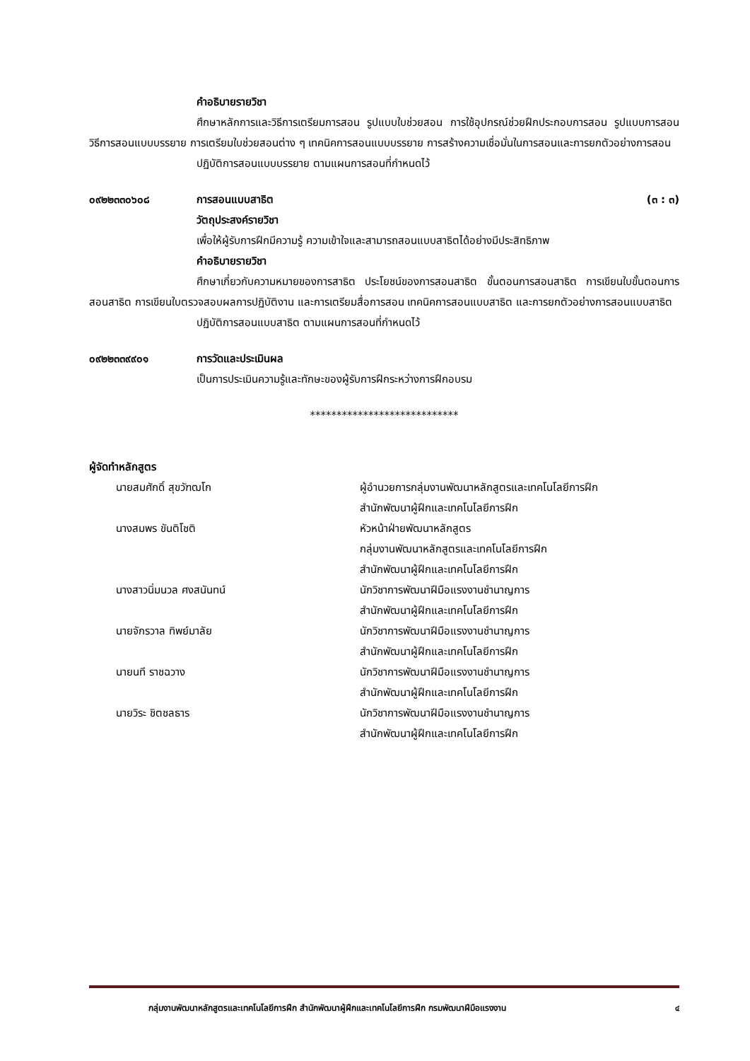คำอธิบายรายวิชา
ศึกษาหลักการและวิธีการเตรียมการสอน รูปแบบใบช่วยสอน การใช้อุปกรณ์ช่วยฝึกประกอบการสอน รูปแบบการสอน วิธีการสอนแบบบรรยาย การเตรียมใบช่วยสอนต่าง ๆ เทคนิคการสอนแบบบรรยาย การสร้างความเชื่อมั่นในการสอนและการยกตัวอย่างการสอน
ปฏิบัติการสอนแบบบรรยาย ตามแผนการสอนที่กำหนดไว้
๐๙๒๒๓๓๐๖๐๘ การสอนแบบสาธิต (๓ : ๓)
วัตถุประสงค์รายวิชา
เพื่อให้ผู้รับการฝึกมีความรู้ ความเข้าใจและสามารถสอนแบบสาธิตได้อย่างมีประสิทธิภาพ
คำอธิบายรายวิชา
ศึกษาเกี่ยวกับความหมายของการสาธิต ประโยชน์ของการสอนสาธิต ขั้นตอนการสอนสาธิต การเขียนใบขั้นตอนการสอนสาธิต การเขียนใบตรวจสอบผลการปฏิบัติงาน และการเตรียมสื่อการสอน เทคนิคการสอนแบบสาธิต และการยกตัวอย่างการสอนแบบสาธิต
ปฏิบัติการสอนแบบสาธิต ตามแผนการสอนที่กำหนดไว้
๐๙๒๒๓๓๙๙๐๑ การวัดและประเมินผล
เป็นการประเมินความรู้และทักษะของผู้รับการฝึกระหว่างการฝึกอบรม
****************************
ผู้จัดทำหลักสูตร
นายสมศักดิ์ สุขวัฑฒโก ผู้อำนวยการกลุ่มงานพัฒนาหลักสูตรและเทคโนโลยีการฝึก
สำนักพัฒนาผู้ฝึกและเทคโนโลยีการฝึก นางสมพร ขันติโชติ หัวหน้าฝ่ายพัฒนาหลักสูตร
กลุ่มงานพัฒนาหลักสูตรและเทคโนโลยีการฝึก
สำนักพัฒนาผู้ฝึกและเทคโนโลยีการฝึก นางสาวนิ่มนวล ศงสนันทน์ นักวิชาการพัฒนาฝีมือแรงงานชำนาญการ
สำนักพัฒนาผู้ฝึกและเทคโนโลยีการฝึก นายจักรวาล ทิพย์มาลัย นักวิชาการพัฒนาฝีมือแรงงานชำนาญการ
สำนักพัฒนาผู้ฝึกและเทคโนโลยีการฝึก นายนที ราชฉวาง นักวิชาการพัฒนาฝีมือแรงงานชำนาญการ
สำนักพัฒนาผู้ฝึกและเทคโนโลยีการฝึก นายวิระ ชิตชลธาร นักวิชาการพัฒนาฝีมือแรงงานชำนาญการ
สำนักพัฒนาผู้ฝึกและเทคโนโลยีการฝึก
กลุ่มงานพัฒนาหลักสูตรและเทคโนโลยีการฝึก สำนักพัฒนาผู้ฝึกและเทคโนโลยีการฝึก กรมพัฒนาฝีมือแรงงาน ๔